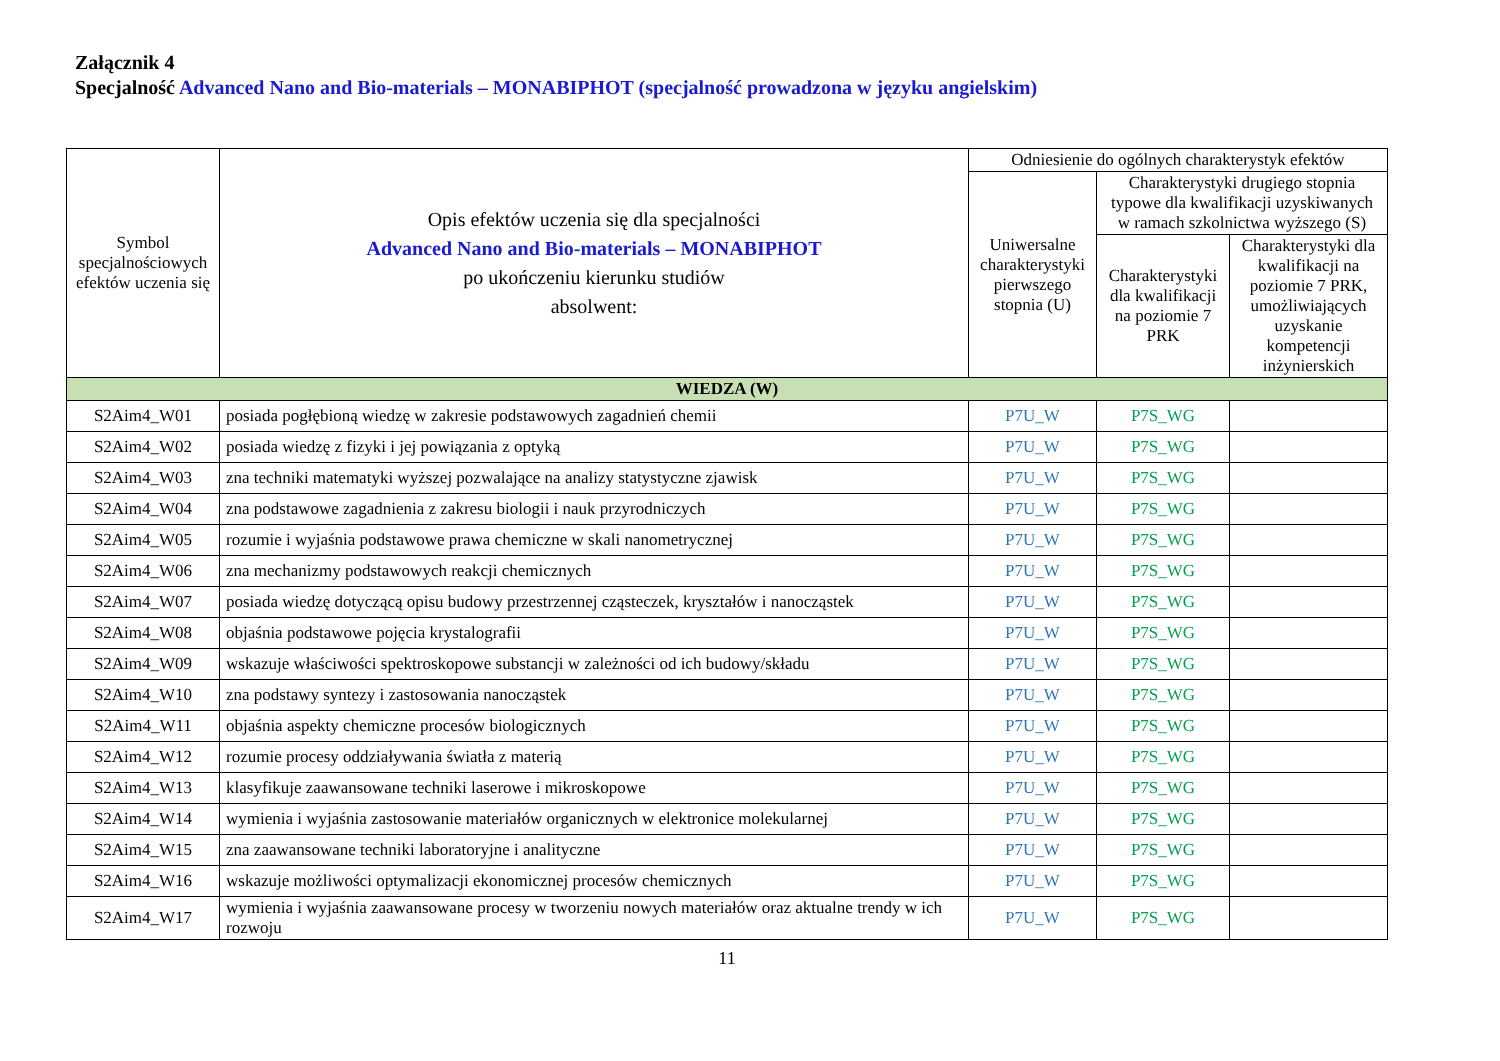Załącznik 4
Specjalność Advanced Nano and Bio-materials – MONABIPHOT (specjalność prowadzona w języku angielskim)
| Symbol specjalnościowych efektów uczenia się | Opis efektów uczenia się dla specjalności Advanced Nano and Bio-materials – MONABIPHOT po ukończeniu kierunku studiów absolwent: | Odniesienie do ogólnych charakterystyk efektów | | |
| --- | --- | --- | --- | --- |
| | | Uniwersalne charakterystyki pierwszego stopnia (U) | Charakterystyki drugiego stopnia typowe dla kwalifikacji uzyskiwanych w ramach szkolnictwa wyższego (S) | |
| | | | Charakterystyki dla kwalifikacji na poziomie 7 PRK | Charakterystyki dla kwalifikacji na poziomie 7 PRK, umożliwiających uzyskanie kompetencji inżynierskich |
| WIEDZA (W) | | | | |
| S2Aim4_W01 | posiada pogłębioną wiedzę w zakresie podstawowych zagadnień chemii | P7U_W | P7S_WG | |
| S2Aim4_W02 | posiada wiedzę z fizyki i jej powiązania z optyką | P7U_W | P7S_WG | |
| S2Aim4_W03 | zna techniki matematyki wyższej pozwalające na analizy statystyczne zjawisk | P7U_W | P7S_WG | |
| S2Aim4_W04 | zna podstawowe zagadnienia z zakresu biologii i nauk przyrodniczych | P7U_W | P7S_WG | |
| S2Aim4_W05 | rozumie i wyjaśnia podstawowe prawa chemiczne w skali nanometrycznej | P7U_W | P7S_WG | |
| S2Aim4_W06 | zna mechanizmy podstawowych reakcji chemicznych | P7U_W | P7S_WG | |
| S2Aim4_W07 | posiada wiedzę dotyczącą opisu budowy przestrzennej cząsteczek, kryształów i nanocząstek | P7U_W | P7S_WG | |
| S2Aim4_W08 | objaśnia podstawowe pojęcia krystalografii | P7U_W | P7S_WG | |
| S2Aim4_W09 | wskazuje właściwości spektroskopowe substancji w zależności od ich budowy/składu | P7U_W | P7S_WG | |
| S2Aim4_W10 | zna podstawy syntezy i zastosowania nanocząstek | P7U_W | P7S_WG | |
| S2Aim4_W11 | objaśnia aspekty chemiczne procesów biologicznych | P7U_W | P7S_WG | |
| S2Aim4_W12 | rozumie procesy oddziaływania światła z materią | P7U_W | P7S_WG | |
| S2Aim4_W13 | klasyfikuje zaawansowane techniki laserowe i mikroskopowe | P7U_W | P7S_WG | |
| S2Aim4_W14 | wymienia i wyjaśnia zastosowanie materiałów organicznych w elektronice molekularnej | P7U_W | P7S_WG | |
| S2Aim4_W15 | zna zaawansowane techniki laboratoryjne i analityczne | P7U_W | P7S_WG | |
| S2Aim4_W16 | wskazuje możliwości optymalizacji ekonomicznej procesów chemicznych | P7U_W | P7S_WG | |
| S2Aim4_W17 | wymienia i wyjaśnia zaawansowane procesy w tworzeniu nowych materiałów oraz aktualne trendy w ich rozwoju | P7U_W | P7S_WG | |
11